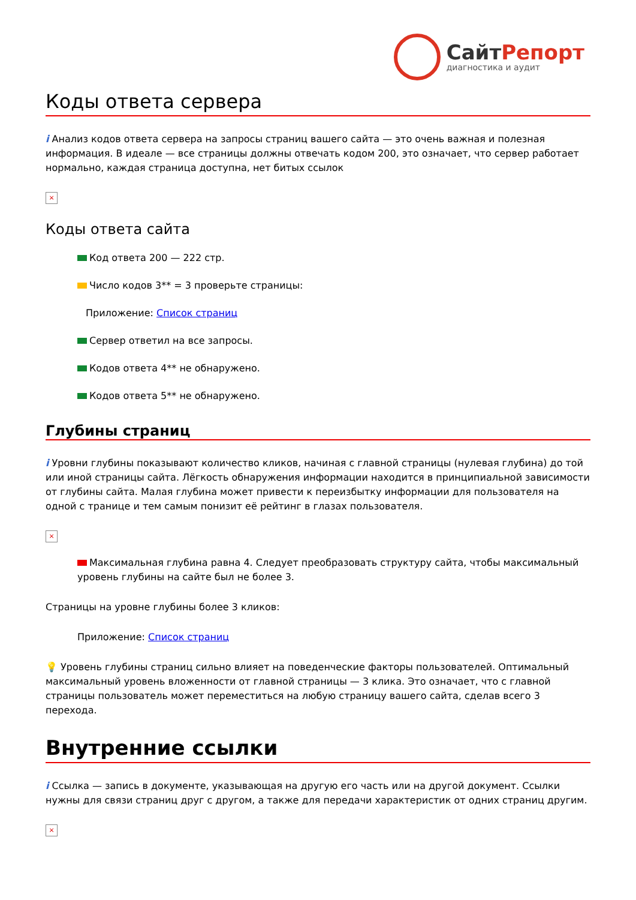СайтРепорт
диагностика и аудит
Коды ответа сервера
i Анализ кодов ответа сервера на запросы страниц вашего сайта — это очень важная и полезная информация. В идеале — все страницы должны отвечать кодом 200, это означает, что сервер работает нормально, каждая страница доступна, нет битых ссылок
×
Коды ответа сайта
Код ответа 200 — 222 стр.
Число кодов 3** = 3 проверьте страницы:
Приложение: Список страниц
Сервер ответил на все запросы.
Кодов ответа 4** не обнаружено.
Кодов ответа 5** не обнаружено.
Глубины страниц
i Уровни глубины показывают количество кликов, начиная с главной страницы (нулевая глубина) до той или иной страницы сайта. Лёгкость обнаружения информации находится в принципиальной зависимости от глубины сайта. Малая глубина может привести к переизбытку информации для пользователя на одной с транице и тем самым понизит её рейтинг в глазах пользователя.
×
Максимальная глубина равна 4. Следует преобразовать структуру сайта, чтобы максимальный уровень глубины на сайте был не более 3.
Страницы на уровне глубины более 3 кликов:
Приложение: Список страниц
💡 Уровень глубины страниц сильно влияет на поведенческие факторы пользователей. Оптимальный максимальный уровень вложенности от главной страницы — 3 клика. Это означает, что с главной страницы пользователь может переместиться на любую страницу вашего сайта, сделав всего 3 перехода.
Внутренние ссылки
i Ссылка — запись в документе, указывающая на другую его часть или на другой документ. Ссылки нужны для связи страниц друг с другом, а также для передачи характеристик от одних страниц другим.
×